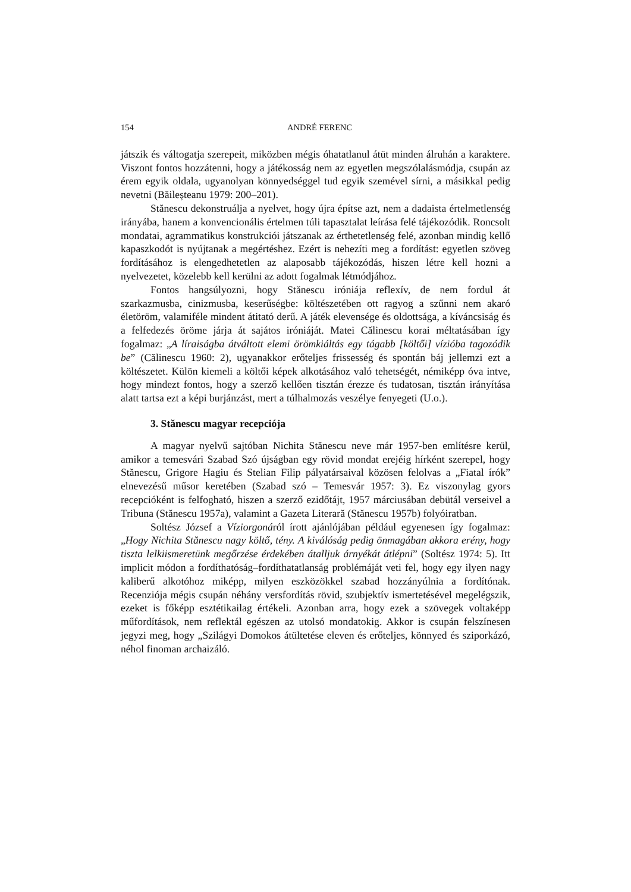154 ANDRÉ FERENC
játszik és váltogatja szerepeit, miközben mégis óhatatlanul átüt minden álruhán a karaktere. Viszont fontos hozzátenni, hogy a játékosság nem az egyetlen megszólalásmódja, csupán az érem egyik oldala, ugyanolyan könnyedséggel tud egyik szemével sírni, a másikkal pedig nevetni (Băileșteanu 1979: 200–201).
Stănescu dekonstruálja a nyelvet, hogy újra építse azt, nem a dadaista értelmetlenség irányába, hanem a konvencionális értelmen túli tapasztalat leírása felé tájékozódik. Roncsolt mondatai, agrammatikus konstrukciói játszanak az érthetetlenség felé, azonban mindig kellő kapaszkodót is nyújtanak a megértéshez. Ezért is nehezíti meg a fordítást: egyetlen szöveg fordításához is elengedhetetlen az alaposabb tájékozódás, hiszen létre kell hozni a nyelvezetet, közelebb kell kerülni az adott fogalmak létmódjához.
Fontos hangsúlyozni, hogy Stănescu iróniája reflexív, de nem fordul át szarkazmusba, cinizmusba, keserűségbe: költészetében ott ragyog a szűnni nem akaró életöröm, valamiféle mindent átitató derű. A játék elevensége és oldottsága, a kíváncsiság és a felfedezés öröme járja át sajátos iróniáját. Matei Călinescu korai méltatásában így fogalmaz: „A líraiságba átváltott elemi örömkiáltás egy tágabb [költői] vízióba tagozódik be” (Călinescu 1960: 2), ugyanakkor erőteljes frissesség és spontán báj jellemzi ezt a költészetet. Külön kiemeli a költői képek alkotásához való tehetségét, némiképp óva intve, hogy mindezt fontos, hogy a szerző kellően tisztán érezze és tudatosan, tisztán irányítása alatt tartsa ezt a képi burjánzást, mert a túlhalmozás veszélye fenyegeti (U.o.).
3. Stănescu magyar recepciója
A magyar nyelvű sajtóban Nichita Stănescu neve már 1957-ben említésre kerül, amikor a temesvári Szabad Szó újságban egy rövid mondat erejéig hírként szerepel, hogy Stănescu, Grigore Hagiu és Stelian Filip pályatársaival közösen felolvas a „Fiatal írók” elnevezésű műsor keretében (Szabad szó – Temesvár 1957: 3). Ez viszonylag gyors recepcióként is felfogható, hiszen a szerző ezidőtájt, 1957 márciusában debütál verseivel a Tribuna (Stănescu 1957a), valamint a Gazeta Literară (Stănescu 1957b) folyóiratban.
Soltész József a Víziorgonáról írott ajánlójában például egyenesen így fogalmaz: „Hogy Nichita Stănescu nagy költő, tény. A kiválóság pedig önmagában akkora erény, hogy tiszta lelkiismeretünk megőrzése érdekében átalljuk árnyékát átlépni” (Soltész 1974: 5). Itt implicit módon a fordíthatóság–fordíthatatlanság problémáját veti fel, hogy egy ilyen nagy kaliberű alkotóhoz miképp, milyen eszközökkel szabad hozzányúlnia a fordítónak. Recenziója mégis csupán néhány versfordítás rövid, szubjektív ismertetésével megelégszik, ezeket is főképp esztétikailag értékeli. Azonban arra, hogy ezek a szövegek voltaképp műfordítások, nem reflektál egészen az utolsó mondatokig. Akkor is csupán felszínesen jegyzi meg, hogy „Szilágyi Domokos átültetése eleven és erőteljes, könnyed és sziporkázó, néhol finoman archaizáló.